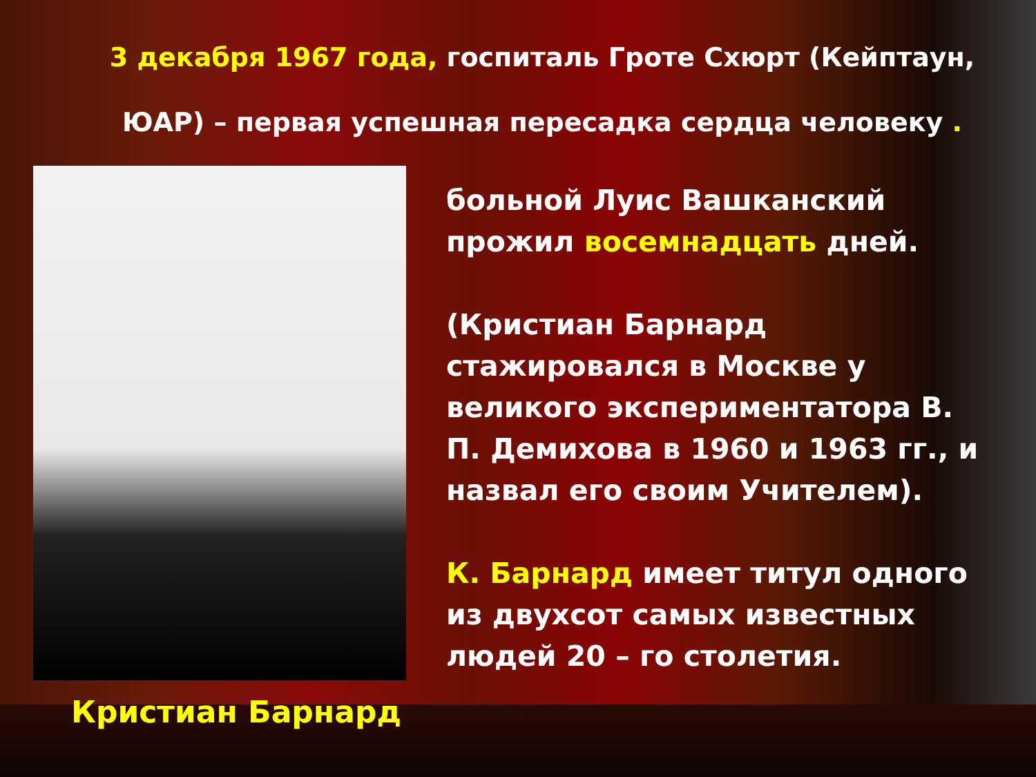3 декабря 1967 года, госпиталь Гроте Схюрт (Кейптаун, ЮАР) – первая успешная пересадка сердца человеку .
Кристиан Барнард
больной Луис Вашканский прожил восемнадцать дней.
(Кристиан Барнард стажировался в Москве у великого экспериментатора В. П. Демихова в 1960 и 1963 гг., и назвал его своим Учителем).
К. Барнард имеет титул одного из двухсот самых известных людей 20 – го столетия.